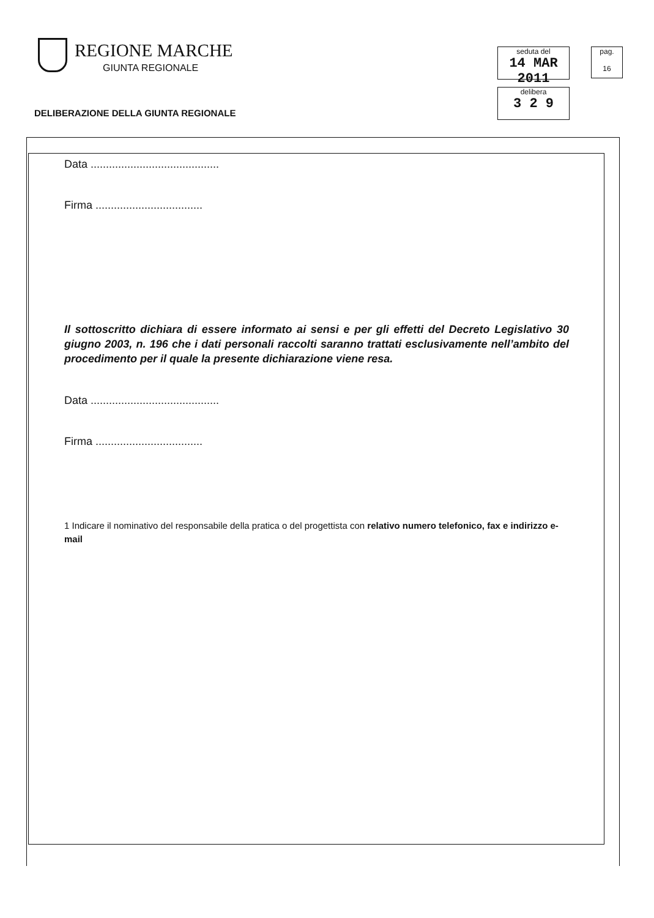REGIONE MARCHE
GIUNTA REGIONALE
DELIBERAZIONE DELLA GIUNTA REGIONALE
seduta del
14 MAR 2011
delibera
3 2 9
pag.
16
Data ..........................................
Firma ...................................
Il sottoscritto dichiara di essere informato ai sensi e per gli effetti del Decreto Legislativo 30 giugno 2003, n. 196 che i dati personali raccolti saranno trattati esclusivamente nell’ambito del procedimento per il quale la presente dichiarazione viene resa.
Data ..........................................
Firma ...................................
1 Indicare il nominativo del responsabile della pratica o del progettista con relativo numero telefonico, fax e indirizzo e-mail